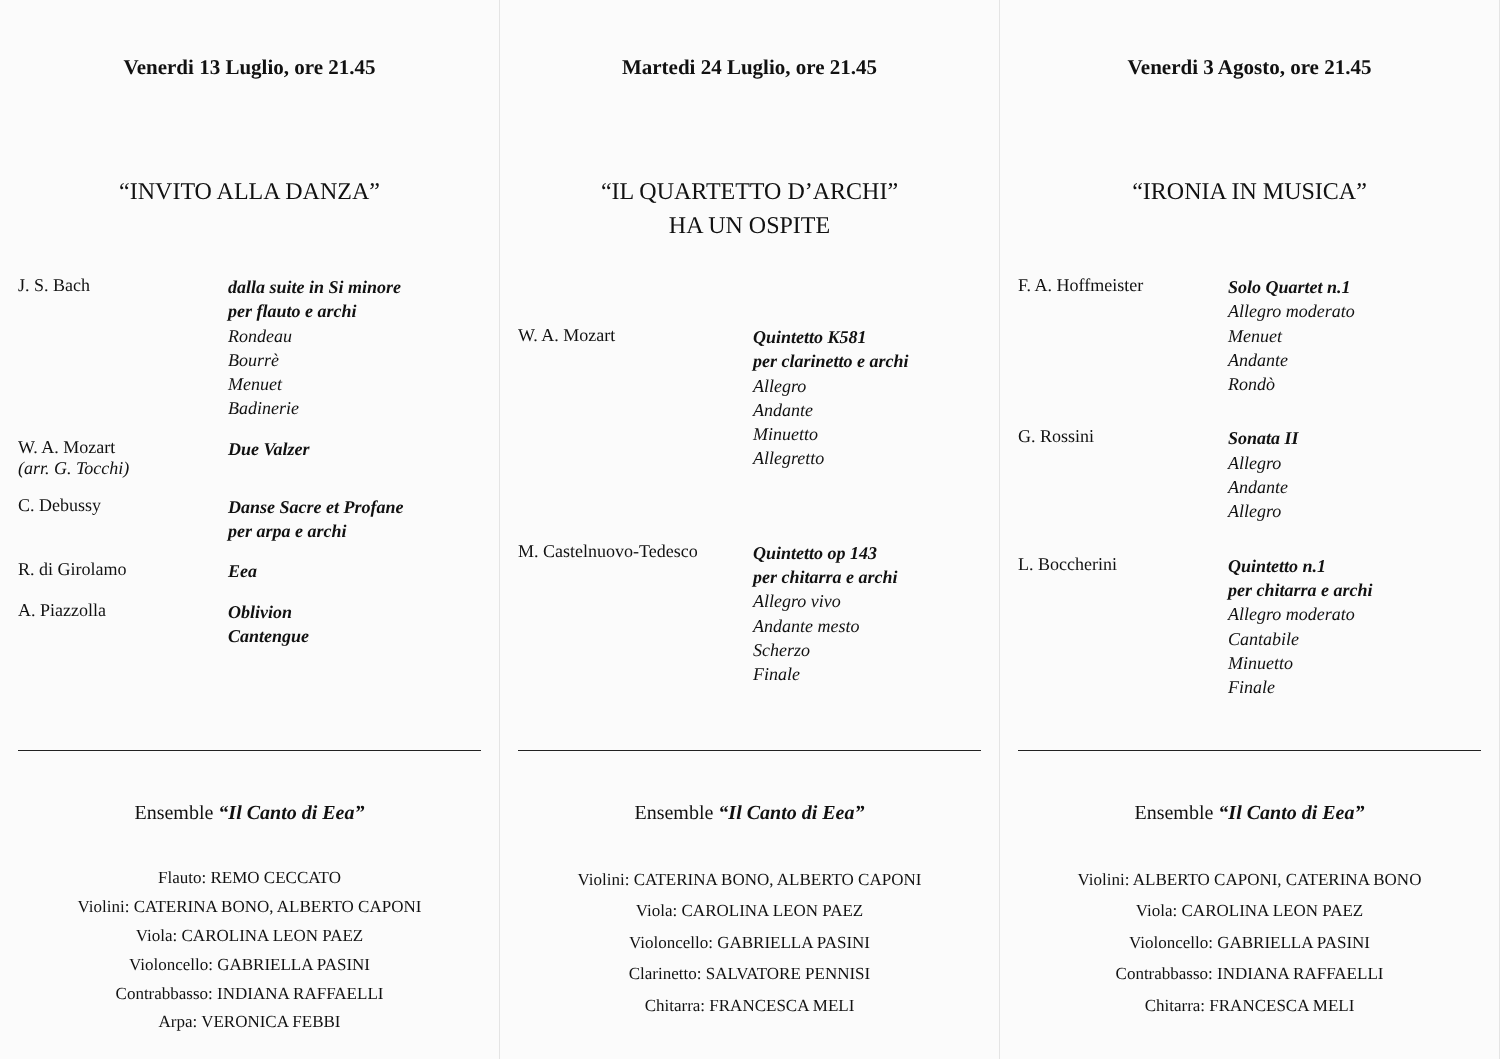Venerdi 13 Luglio, ore 21.45
“INVITO ALLA DANZA”
J. S. Bach
dalla suite in Si minore
per flauto e archi
Rondeau
Bourrè
Menuet
Badinerie
W. A. Mozart
(arr. G. Tocchi)
Due Valzer
C. Debussy
Danse Sacre et Profane
per arpa e archi
R. di Girolamo
Eea
A. Piazzolla
Oblivion
Cantengue
Ensemble “Il Canto di Eea”
Flauto: REMO CECCATO
Violini: CATERINA BONO, ALBERTO CAPONI
Viola: CAROLINA LEON PAEZ
Violoncello: GABRIELLA PASINI
Contrabbasso: INDIANA RAFFAELLI
Arpa: VERONICA FEBBI
Martedi 24 Luglio, ore 21.45
“IL QUARTETTO D’ARCHI”
HA UN OSPITE
W. A. Mozart
Quintetto K581
per clarinetto e archi
Allegro
Andante
Minuetto
Allegretto
M. Castelnuovo-Tedesco
Quintetto op 143
per chitarra e archi
Allegro vivo
Andante mesto
Scherzo
Finale
Ensemble “Il Canto di Eea”
Violini: CATERINA BONO, ALBERTO CAPONI
Viola: CAROLINA LEON PAEZ
Violoncello: GABRIELLA PASINI
Clarinetto: SALVATORE PENNISI
Chitarra: FRANCESCA MELI
Venerdi 3 Agosto, ore 21.45
“IRONIA IN MUSICA”
F. A. Hoffmeister
Solo Quartet n.1
Allegro moderato
Menuet
Andante
Rondò
G. Rossini
Sonata II
Allegro
Andante
Allegro
L. Boccherini
Quintetto n.1
per chitarra e archi
Allegro moderato
Cantabile
Minuetto
Finale
Ensemble “Il Canto di Eea”
Violini: ALBERTO CAPONI, CATERINA BONO
Viola: CAROLINA LEON PAEZ
Violoncello: GABRIELLA PASINI
Contrabbasso: INDIANA RAFFAELLI
Chitarra: FRANCESCA MELI